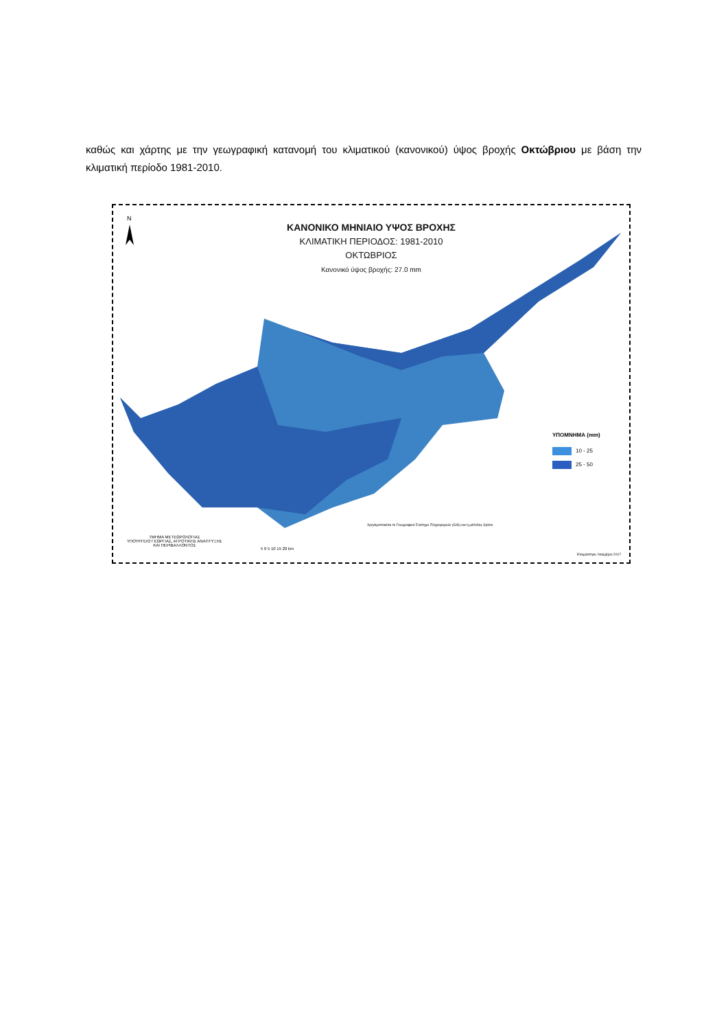καθώς και χάρτης με την γεωγραφική κατανομή του κλιματικού (κανονικού) ύψος βροχής Οκτώβριου με βάση την κλιματική περίοδο 1981-2010.
N
ΚΑΝΟΝΙΚΟ ΜΗΝΙΑΙΟ ΥΨΟΣ ΒΡΟΧΗΣ
ΚΛΙΜΑΤΙΚΗ ΠΕΡΙΟΔΟΣ: 1981-2010
ΟΚΤΩΒΡΙΟΣ
Κανονικό ύψος βροχής: 27.0 mm
ΥΠΟΜΝΗΜΑ (mm)
10 - 25
25 - 50
Χρησιμοποιείται το Γεωγραφικό Σύστημα Πληροφοριών (GIS) και η μέθοδος Spline
ΤΜΗΜΑ ΜΕΤΕΩΡΟΛΟΓΙΑΣ
ΥΠΟΥΡΓΕΙΟ ΓΕΩΡΓΙΑΣ, ΑΓΡΟΤΙΚΗΣ ΑΝΑΠΤΥΞΗΣ
ΚΑΙ ΠΕΡΙΒΑΛΛΟΝΤΟΣ
5 0 5 10 15 20 km
Ετοιμάστηκε: Νοέμβριο 2017